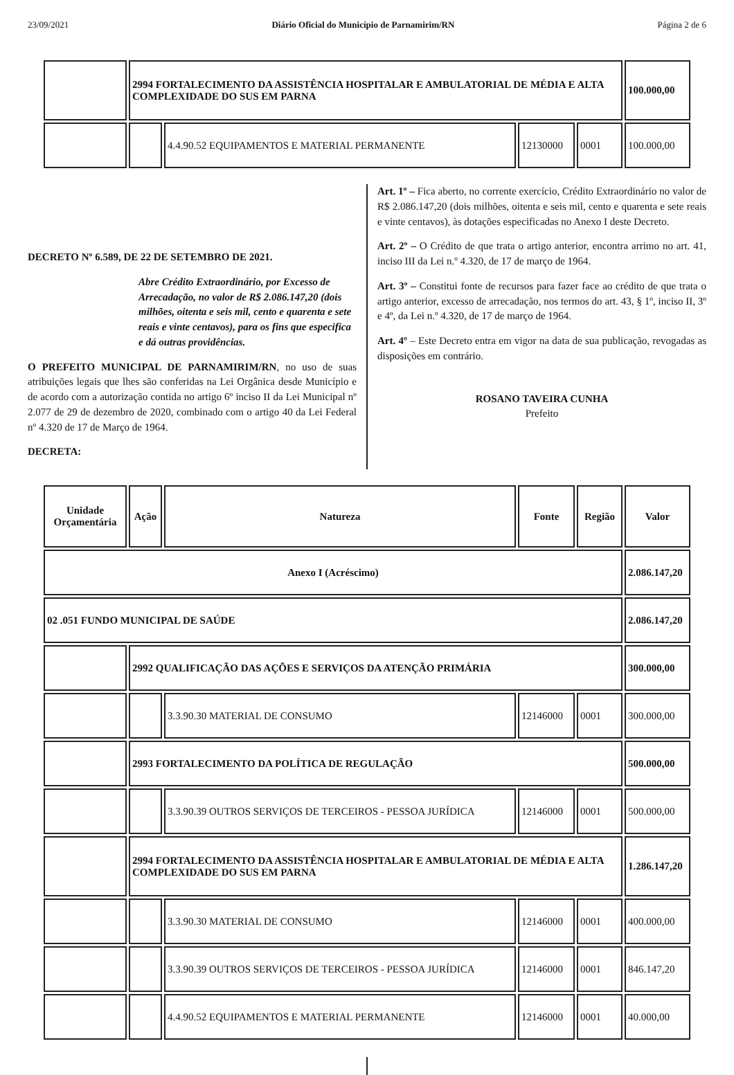23/09/2021 Diário Oficial do Município de Parnamirim/RN Página 2 de 6
| | 2994 FORTALECIMENTO DA ASSISTÊNCIA HOSPITALAR E AMBULATORIAL DE MÉDIA E ALTA COMPLEXIDADE DO SUS EM PARNA | | | | 100.000,00 |
| | | 4.4.90.52 EQUIPAMENTOS E MATERIAL PERMANENTE | 12130000 | 0001 | 100.000,00 |
DECRETO Nº 6.589, DE 22 DE SETEMBRO DE 2021.
Abre Crédito Extraordinário, por Excesso de Arrecadação, no valor de R$ 2.086.147,20 (dois milhões, oitenta e seis mil, cento e quarenta e sete reais e vinte centavos), para os fins que especifica e dá outras providências.
O PREFEITO MUNICIPAL DE PARNAMIRIM/RN, no uso de suas atribuições legais que lhes são conferidas na Lei Orgânica desde Município e de acordo com a autorização contida no artigo 6º inciso II da Lei Municipal nº 2.077 de 29 de dezembro de 2020, combinado com o artigo 40 da Lei Federal nº 4.320 de 17 de Março de 1964.
DECRETA:
Art. 1º – Fica aberto, no corrente exercício, Crédito Extraordinário no valor de R$ 2.086.147,20 (dois milhões, oitenta e seis mil, cento e quarenta e sete reais e vinte centavos), às dotações especificadas no Anexo I deste Decreto.
Art. 2º – O Crédito de que trata o artigo anterior, encontra arrimo no art. 41, inciso III da Lei n.º 4.320, de 17 de março de 1964.
Art. 3º – Constitui fonte de recursos para fazer face ao crédito de que trata o artigo anterior, excesso de arrecadação, nos termos do art. 43, § 1º, inciso II, 3º e 4º, da Lei n.º 4.320, de 17 de março de 1964.
Art. 4º – Este Decreto entra em vigor na data de sua publicação, revogadas as disposições em contrário.
ROSANO TAVEIRA CUNHA
Prefeito
| Unidade Orçamentária | Ação | Natureza | Fonte | Região | Valor |
| --- | --- | --- | --- | --- | --- |
| Anexo I (Acréscimo) | | | | | 2.086.147,20 |
| 02 .051 FUNDO MUNICIPAL DE SAÚDE | | | | | 2.086.147,20 |
| | 2992 QUALIFICAÇÃO DAS AÇÕES E SERVIÇOS DA ATENÇÃO PRIMÁRIA | | | | 300.000,00 |
| | | 3.3.90.30 MATERIAL DE CONSUMO | 12146000 | 0001 | 300.000,00 |
| | 2993 FORTALECIMENTO DA POLÍTICA DE REGULAÇÃO | | | | 500.000,00 |
| | | 3.3.90.39 OUTROS SERVIÇOS DE TERCEIROS - PESSOA JURÍDICA | 12146000 | 0001 | 500.000,00 |
| | 2994 FORTALECIMENTO DA ASSISTÊNCIA HOSPITALAR E AMBULATORIAL DE MÉDIA E ALTA COMPLEXIDADE DO SUS EM PARNA | | | | 1.286.147,20 |
| | | 3.3.90.30 MATERIAL DE CONSUMO | 12146000 | 0001 | 400.000,00 |
| | | 3.3.90.39 OUTROS SERVIÇOS DE TERCEIROS - PESSOA JURÍDICA | 12146000 | 0001 | 846.147,20 |
| | | 4.4.90.52 EQUIPAMENTOS E MATERIAL PERMANENTE | 12146000 | 0001 | 40.000,00 |